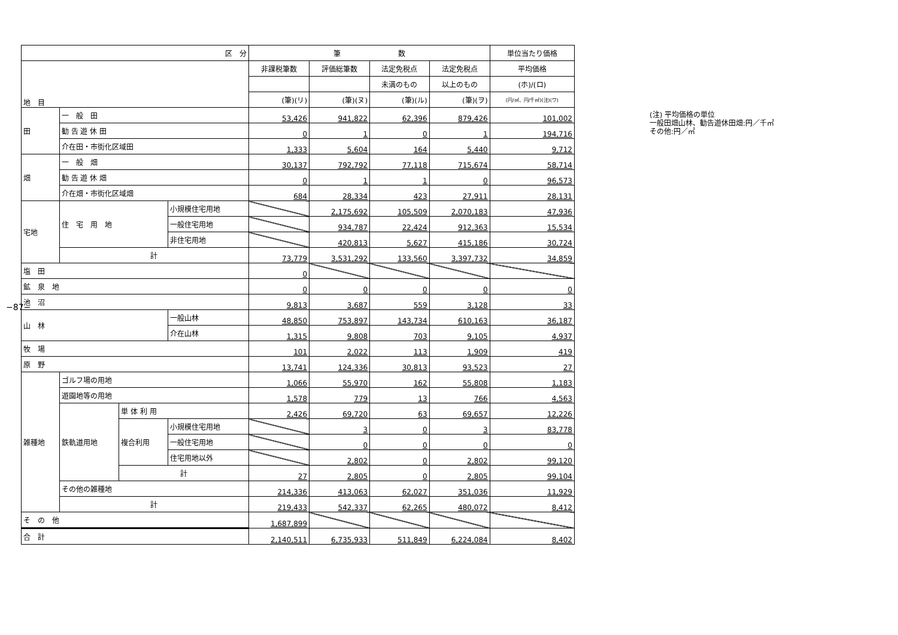−87−
| 区 分 | | | | 筆 数 | | | | 単位当たり価格 |
| --- | --- | --- | --- | --- | --- | --- | --- | --- |
| 地 目 | | | | 非課税筆数 | 評価総筆数 | 法定免税点 | 法定免税点 | 平均価格 |
| | | | | | | 未満のもの | 以上のもの | (ホ)/(ロ) |
| | | | | (筆)(リ) | (筆)(ヌ) | (筆)(ル) | (筆)(ヲ) | (円/㎡、円/千㎡)(注)(ワ) |
| 田 | 一 般 田 | | | 53,426 | 941,822 | 62,396 | 879,426 | 101,002 |
| | 勧 告 遊 休 田 | | | 0 | 1 | 0 | 1 | 194,716 |
| | 介在田・市街化区域田 | | | 1,333 | 5,604 | 164 | 5,440 | 9,712 |
| 畑 | 一 般 畑 | | | 30,137 | 792,792 | 77,118 | 715,674 | 58,714 |
| | 勧 告 遊 休 畑 | | | 0 | 1 | 1 | 0 | 96,573 |
| | 介在畑・市街化区域畑 | | | 684 | 28,334 | 423 | 27,911 | 28,131 |
| 宅地 | 住 宅 用 地 | | 小規模住宅用地 | | 2,175,692 | 105,509 | 2,070,183 | 47,936 |
| | | | 一般住宅用地 | | 934,787 | 22,424 | 912,363 | 15,534 |
| | | | 非住宅用地 | | 420,813 | 5,627 | 415,186 | 30,724 |
| | 計 | | | 73,779 | 3,531,292 | 133,560 | 3,397,732 | 34,859 |
| 塩 田 | | | | 0 | | | | |
| 鉱 泉 地 | | | | 0 | 0 | 0 | 0 | 0 |
| 池 沼 | | | | 9,813 | 3,687 | 559 | 3,128 | 33 |
| 山 林 | | | 一般山林 | 48,850 | 753,897 | 143,734 | 610,163 | 36,187 |
| | | | 介在山林 | 1,315 | 9,808 | 703 | 9,105 | 4,937 |
| 牧 場 | | | | 101 | 2,022 | 113 | 1,909 | 419 |
| 原 野 | | | | 13,741 | 124,336 | 30,813 | 93,523 | 27 |
| 雑種地 | ゴルフ場の用地 | | | 1,066 | 55,970 | 162 | 55,808 | 1,183 |
| | 遊園地等の用地 | | | 1,578 | 779 | 13 | 766 | 4,563 |
| | 鉄軌道用地 | 単 体 利 用 | | 2,426 | 69,720 | 63 | 69,657 | 12,226 |
| | | 複合利用 | 小規模住宅用地 | | 3 | 0 | 3 | 83,778 |
| | | | 一般住宅用地 | | 0 | 0 | 0 | 0 |
| | | | 住宅用地以外 | | 2,802 | 0 | 2,802 | 99,120 |
| | | 計 | | 27 | 2,805 | 0 | 2,805 | 99,104 |
| | その他の雑種地 | | | 214,336 | 413,063 | 62,027 | 351,036 | 11,929 |
| | 計 | | | 219,433 | 542,337 | 62,265 | 480,072 | 8,412 |
| そ の 他 | | | | 1,687,899 | | | | |
| 合 計 | | | | 2,140,511 | 6,735,933 | 511,849 | 6,224,084 | 8,402 |
(注) 平均価格の単位
一般田畑山林、勧告遊休田畑:円／千㎡
その他:円／㎡